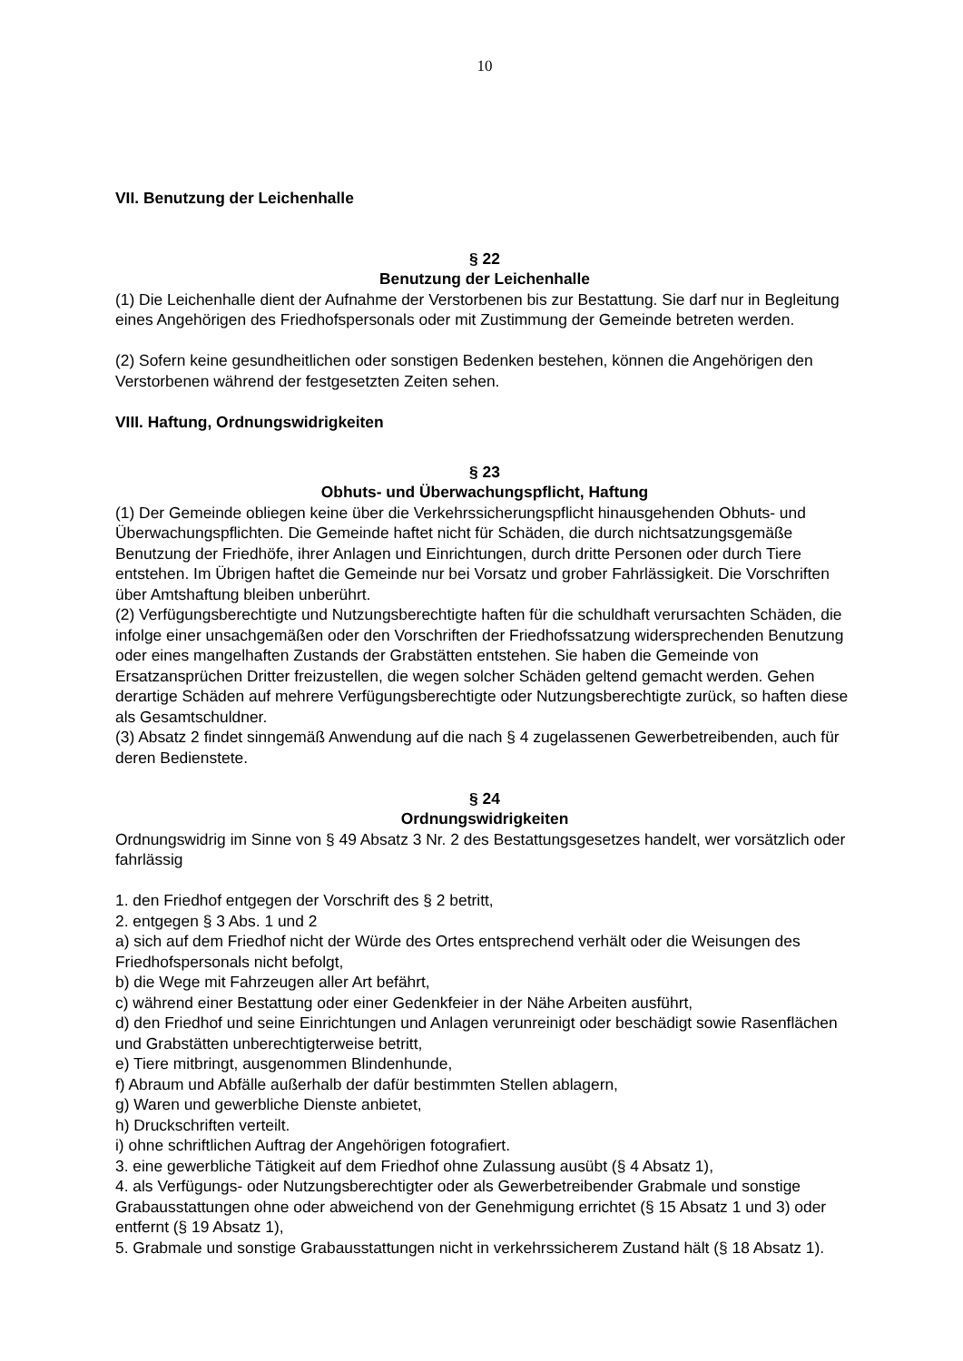10
VII. Benutzung der Leichenhalle
§ 22
Benutzung der Leichenhalle
(1) Die Leichenhalle dient der Aufnahme der Verstorbenen bis zur Bestattung. Sie darf nur in Begleitung eines Angehörigen des Friedhofspersonals oder mit Zustimmung der Gemeinde betreten werden.
(2) Sofern keine gesundheitlichen oder sonstigen Bedenken bestehen, können die Angehörigen den Verstorbenen während der festgesetzten Zeiten sehen.
VIII. Haftung, Ordnungswidrigkeiten
§ 23
Obhuts- und Überwachungspflicht, Haftung
(1) Der Gemeinde obliegen keine über die Verkehrssicherungspflicht hinausgehenden Obhuts- und Überwachungspflichten. Die Gemeinde haftet nicht für Schäden, die durch nichtsatzungsgemäße Benutzung der Friedhöfe, ihrer Anlagen und Einrichtungen, durch dritte Personen oder durch Tiere entstehen. Im Übrigen haftet die Gemeinde nur bei Vorsatz und grober Fahrlässigkeit. Die Vorschriften über Amtshaftung bleiben unberührt.
(2) Verfügungsberechtigte und Nutzungsberechtigte haften für die schuldhaft verursachten Schäden, die infolge einer unsachgemäßen oder den Vorschriften der Friedhofssatzung widersprechenden Benutzung oder eines mangelhaften Zustands der Grabstätten entstehen. Sie haben die Gemeinde von Ersatzansprüchen Dritter freizustellen, die wegen solcher Schäden geltend gemacht werden. Gehen derartige Schäden auf mehrere Verfügungsberechtigte oder Nutzungsberechtigte zurück, so haften diese als Gesamtschuldner.
(3) Absatz 2 findet sinngemäß Anwendung auf die nach § 4 zugelassenen Gewerbetreibenden, auch für deren Bedienstete.
§ 24
Ordnungswidrigkeiten
Ordnungswidrig im Sinne von § 49 Absatz 3 Nr. 2 des Bestattungsgesetzes handelt, wer vorsätzlich oder fahrlässig
1. den Friedhof entgegen der Vorschrift des § 2 betritt,
2. entgegen § 3 Abs. 1 und 2
a) sich auf dem Friedhof nicht der Würde des Ortes entsprechend verhält oder die Weisungen des Friedhofspersonals nicht befolgt,
b) die Wege mit Fahrzeugen aller Art befährt,
c) während einer Bestattung oder einer Gedenkfeier in der Nähe Arbeiten ausführt,
d) den Friedhof und seine Einrichtungen und Anlagen verunreinigt oder beschädigt sowie Rasenflächen und Grabstätten unberechtigterweise betritt,
e) Tiere mitbringt, ausgenommen Blindenhunde,
f) Abraum und Abfälle außerhalb der dafür bestimmten Stellen ablagern,
g) Waren und gewerbliche Dienste anbietet,
h) Druckschriften verteilt.
i) ohne schriftlichen Auftrag der Angehörigen fotografiert.
3. eine gewerbliche Tätigkeit auf dem Friedhof ohne Zulassung ausübt (§ 4 Absatz 1),
4. als Verfügungs- oder Nutzungsberechtigter oder als Gewerbetreibender Grabmale und sonstige Grabausstattungen ohne oder abweichend von der Genehmigung errichtet (§ 15 Absatz 1 und 3) oder entfernt (§ 19 Absatz 1),
5. Grabmale und sonstige Grabausstattungen nicht in verkehrssicherem Zustand hält (§ 18 Absatz 1).